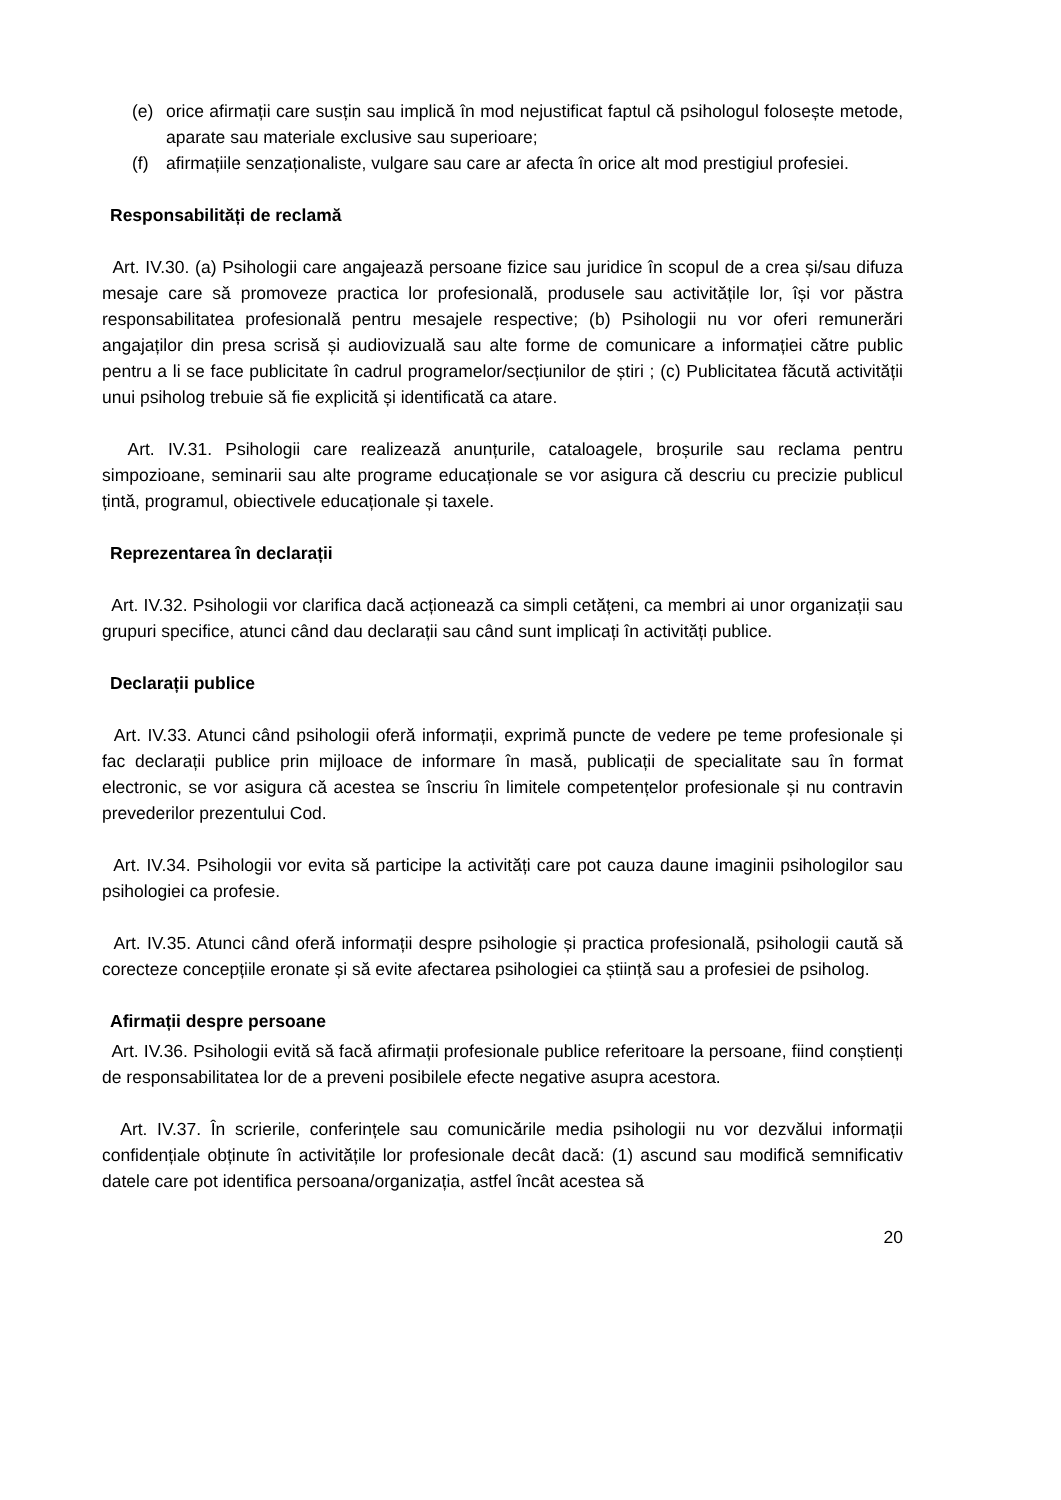(e) orice afirmații care susțin sau implică în mod nejustificat faptul că psihologul folosește metode, aparate sau materiale exclusive sau superioare;
(f) afirmațiile senzaționaliste, vulgare sau care ar afecta în orice alt mod prestigiul profesiei.
Responsabilități de reclamă
Art. IV.30. (a) Psihologii care angajează persoane fizice sau juridice în scopul de a crea și/sau difuza mesaje care să promoveze practica lor profesională, produsele sau activitățile lor, își vor păstra responsabilitatea profesională pentru mesajele respective; (b) Psihologii nu vor oferi remunerări angajaților din presa scrisă și audiovizuală sau alte forme de comunicare a informației către public pentru a li se face publicitate în cadrul programelor/secțiunilor de știri ; (c) Publicitatea făcută activității unui psiholog trebuie să fie explicită și identificată ca atare.
Art. IV.31. Psihologii care realizează anunțurile, cataloagele, broșurile sau reclama pentru simpozioane, seminarii sau alte programe educaționale se vor asigura că descriu cu precizie publicul țintă, programul, obiectivele educaționale și taxele.
Reprezentarea în declarații
Art. IV.32. Psihologii vor clarifica dacă acționează ca simpli cetățeni, ca membri ai unor organizații sau grupuri specifice, atunci când dau declarații sau când sunt implicați în activități publice.
Declarații publice
Art. IV.33. Atunci când psihologii oferă informații, exprimă puncte de vedere pe teme profesionale și fac declarații publice prin mijloace de informare în masă, publicații de specialitate sau în format electronic, se vor asigura că acestea se înscriu în limitele competențelor profesionale și nu contravin prevederilor prezentului Cod.
Art. IV.34. Psihologii vor evita să participe la activități care pot cauza daune imaginii psihologilor sau psihologiei ca profesie.
Art. IV.35. Atunci când oferă informații despre psihologie și practica profesională, psihologii caută să corecteze concepțiile eronate și să evite afectarea psihologiei ca știință sau a profesiei de psiholog.
Afirmații despre persoane
Art. IV.36. Psihologii evită să facă afirmații profesionale publice referitoare la persoane, fiind conștienți de responsabilitatea lor de a preveni posibilele efecte negative asupra acestora.
Art. IV.37. În scrierile, conferințele sau comunicările media psihologii nu vor dezvălui informații confidențiale obținute în activitățile lor profesionale decât dacă: (1) ascund sau modifică semnificativ datele care pot identifica persoana/organizația, astfel încât acestea să
20